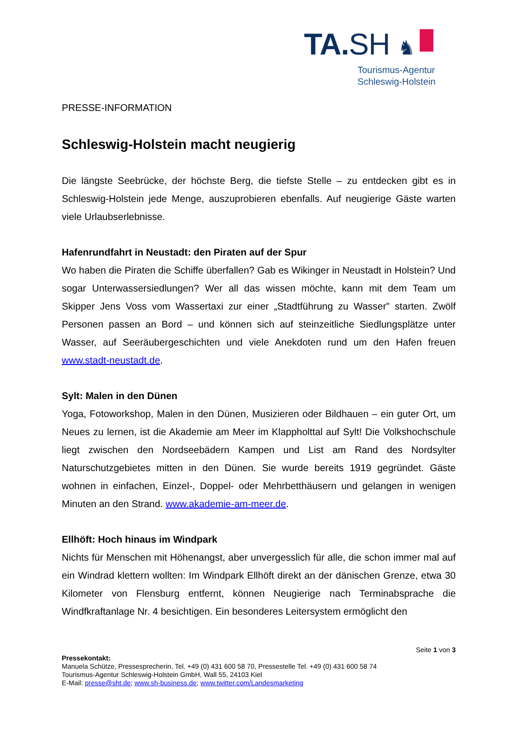TA.SH ♞
Tourismus-Agentur
Schleswig-Holstein
PRESSE-INFORMATION
Schleswig-Holstein macht neugierig
Die längste Seebrücke, der höchste Berg, die tiefste Stelle – zu entdecken gibt es in Schleswig-Holstein jede Menge, auszuprobieren ebenfalls. Auf neugierige Gäste warten viele Urlaubserlebnisse.
Hafenrundfahrt in Neustadt: den Piraten auf der Spur
Wo haben die Piraten die Schiffe überfallen? Gab es Wikinger in Neustadt in Holstein? Und sogar Unterwassersiedlungen? Wer all das wissen möchte, kann mit dem Team um Skipper Jens Voss vom Wassertaxi zur einer „Stadtführung zu Wasser" starten. Zwölf Personen passen an Bord – und können sich auf steinzeitliche Siedlungsplätze unter Wasser, auf Seeräubergeschichten und viele Anekdoten rund um den Hafen freuen www.stadt-neustadt.de.
Sylt: Malen in den Dünen
Yoga, Fotoworkshop, Malen in den Dünen, Musizieren oder Bildhauen – ein guter Ort, um Neues zu lernen, ist die Akademie am Meer im Klappholttal auf Sylt! Die Volkshochschule liegt zwischen den Nordseebädern Kampen und List am Rand des Nordsylter Naturschutzgebietes mitten in den Dünen. Sie wurde bereits 1919 gegründet. Gäste wohnen in einfachen, Einzel-, Doppel- oder Mehrbetthäusern und gelangen in wenigen Minuten an den Strand. www.akademie-am-meer.de.
Ellhöft: Hoch hinaus im Windpark
Nichts für Menschen mit Höhenangst, aber unvergesslich für alle, die schon immer mal auf ein Windrad klettern wollten: Im Windpark Ellhöft direkt an der dänischen Grenze, etwa 30 Kilometer von Flensburg entfernt, können Neugierige nach Terminabsprache die Windfkraftanlage Nr. 4 besichtigen. Ein besonderes Leitersystem ermöglicht den
Seite 1 von 3
Pressekontakt:
Manuela Schütze, Pressesprecherin, Tel. +49 (0) 431 600 58 70, Pressestelle Tel. +49 (0) 431 600 58 74
Tourismus-Agentur Schleswig-Holstein GmbH, Wall 55, 24103 Kiel
E-Mail: presse@sht.de; www.sh-business.de; www.twitter.com/Landesmarketing